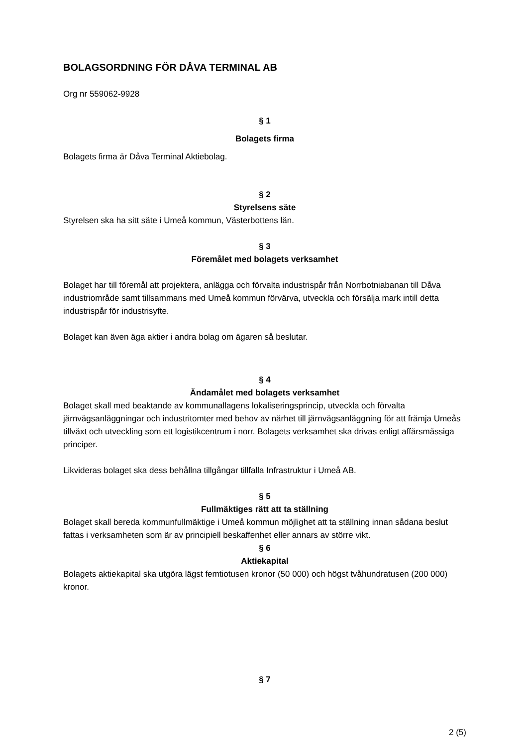BOLAGSORDNING FÖR DÅVA TERMINAL AB
Org nr 559062-9928
§ 1
Bolagets firma
Bolagets firma är Dåva Terminal Aktiebolag.
§ 2
Styrelsens säte
Styrelsen ska ha sitt säte i Umeå kommun, Västerbottens län.
§ 3
Föremålet med bolagets verksamhet
Bolaget har till föremål att projektera, anlägga och förvalta industrispår från Norrbotniabanan till Dåva industriområde samt tillsammans med Umeå kommun förvärva, utveckla och försälja mark intill detta industrispår för industrisyfte.
Bolaget kan även äga aktier i andra bolag om ägaren så beslutar.
§ 4
Ändamålet med bolagets verksamhet
Bolaget skall med beaktande av kommunallagens lokaliseringsprincip, utveckla och förvalta järnvägsanläggningar och industritomter med behov av närhet till järnvägsanläggning för att främja Umeås tillväxt och utveckling som ett logistikcentrum i norr. Bolagets verksamhet ska drivas enligt affärsmässiga principer.
Likvideras bolaget ska dess behållna tillgångar tillfalla Infrastruktur i Umeå AB.
§ 5
Fullmäktiges rätt att ta ställning
Bolaget skall bereda kommunfullmäktige i Umeå kommun möjlighet att ta ställning innan sådana beslut fattas i verksamheten som är av principiell beskaffenhet eller annars av större vikt.
§ 6
Aktiekapital
Bolagets aktiekapital ska utgöra lägst femtiotusen kronor (50 000) och högst tvåhundratusen (200 000) kronor.
§ 7
2 (5)